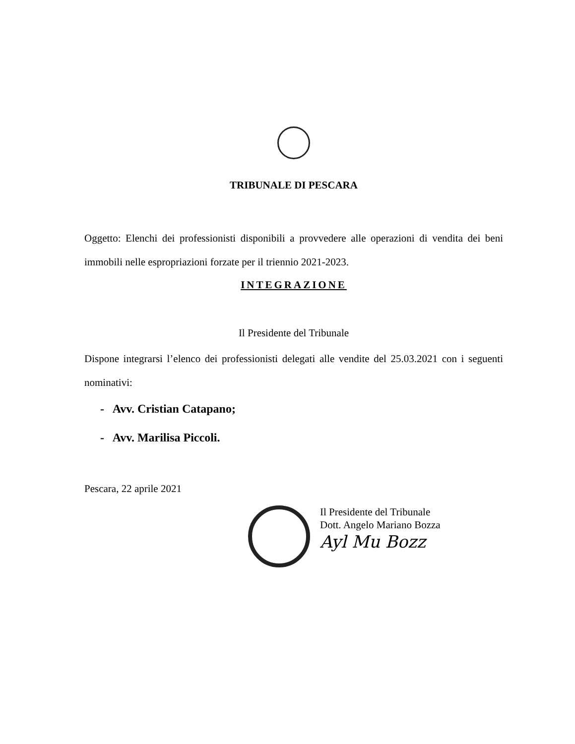TRIBUNALE DI PESCARA
Oggetto: Elenchi dei professionisti disponibili a provvedere alle operazioni di vendita dei beni immobili nelle espropriazioni forzate per il triennio 2021-2023.
INTEGRAZIONE
Il Presidente del Tribunale
Dispone integrarsi l’elenco dei professionisti delegati alle vendite del 25.03.2021 con i seguenti nominativi:
- Avv. Cristian Catapano;
- Avv. Marilisa Piccoli.
Pescara, 22 aprile 2021
Il Presidente del Tribunale
Dott. Angelo Mariano Bozza
Ayl Mu Bozz